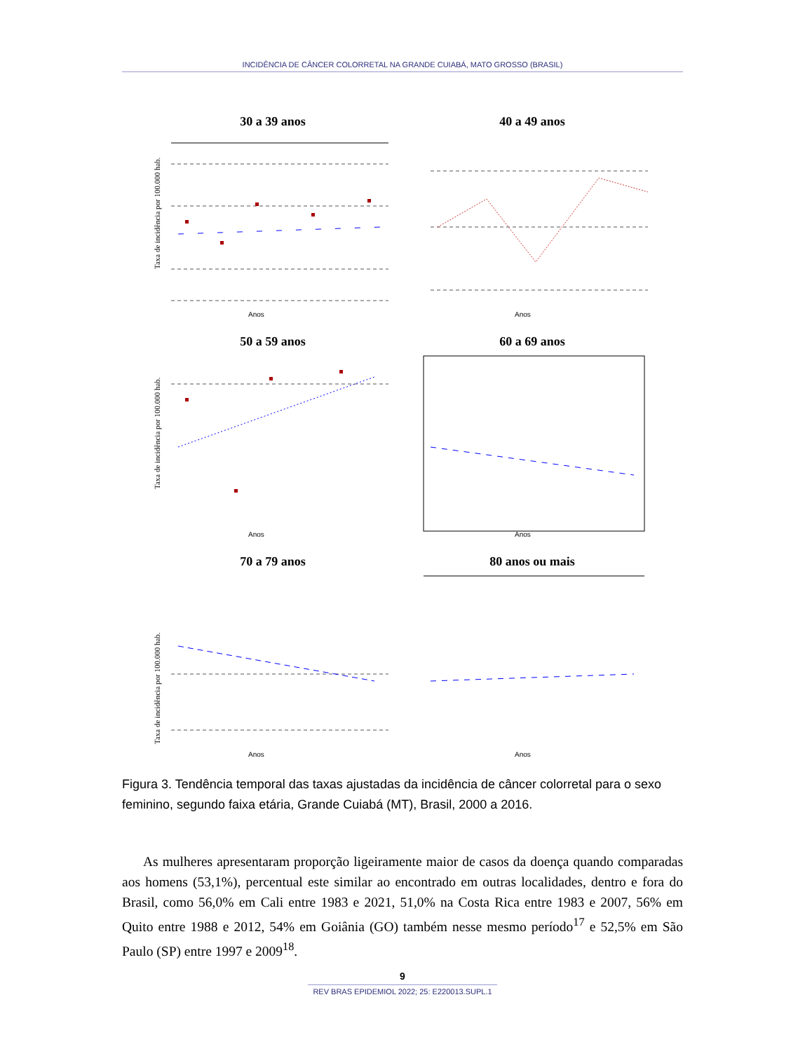INCIDÊNCIA DE CÂNCER COLORRETAL NA GRANDE CUIABÁ, MATO GROSSO (BRASIL)
30 a 39 anos
Anos
Taxa de incidência por 100.000 hab.
40 a 49 anos
Anos
50 a 59 anos
Anos
Taxa de incidência por 100.000 hab.
60 a 69 anos
Anos
70 a 79 anos
Anos
Taxa de incidência por 100.000 hab.
80 anos ou mais
Anos
Figura 3. Tendência temporal das taxas ajustadas da incidência de câncer colorretal para o sexo feminino, segundo faixa etária, Grande Cuiabá (MT), Brasil, 2000 a 2016.
As mulheres apresentaram proporção ligeiramente maior de casos da doença quando comparadas aos homens (53,1%), percentual este similar ao encontrado em outras locali­dades, dentro e fora do Brasil, como 56,0% em Cali entre 1983 e 2021, 51,0% na Costa Rica entre 1983 e 2007, 56% em Quito entre 1988 e 2012, 54% em Goiânia (GO) também nesse mesmo período<sup>17</sup> e 52,5% em São Paulo (SP) entre 1997 e 2009<sup>18</sup>.
9
REV BRAS EPIDEMIOL 2022; 25: E220013.SUPL.1